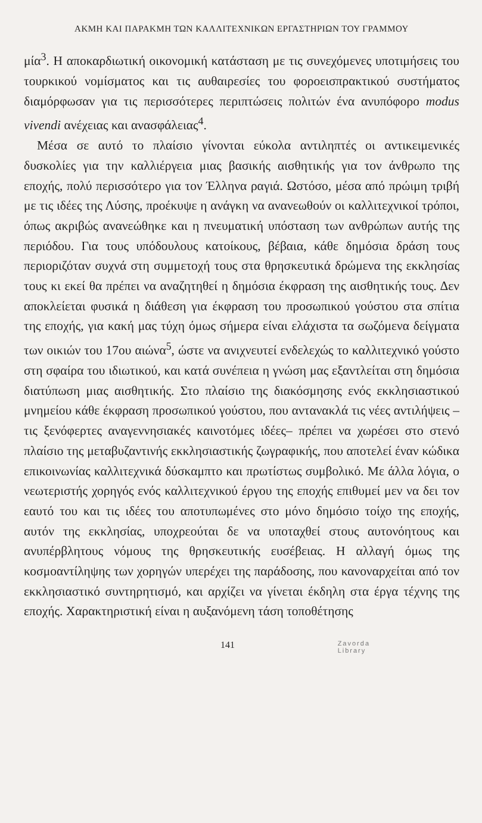ΑΚΜΗ ΚΑΙ ΠΑΡΑΚΜΗ ΤΩΝ ΚΑΛΛΙΤΕΧΝΙΚΩΝ ΕΡΓΑΣΤΗΡΙΩΝ ΤΟΥ ΓΡΑΜΜΟΥ
μία<sup>3</sup>. Η αποκαρδιωτική οικονομική κατάσταση με τις συνεχόμενες υποτιμήσεις του τουρκικού νομίσματος και τις αυθαιρεσίες του φοροεισπρακτικού συστήματος διαμόρφωσαν για τις περισσότερες περιπτώσεις πολιτών ένα ανυπόφορο modus vivendi ανέχειας και ανασφάλειας<sup>4</sup>.
Μέσα σε αυτό το πλαίσιο γίνονται εύκολα αντιληπτές οι αντικειμενικές δυσκολίες για την καλλιέργεια μιας βασικής αισθητικής για τον άνθρωπο της εποχής, πολύ περισσότερο για τον Έλληνα ραγιά. Ωστόσο, μέσα από πρώιμη τριβή με τις ιδέες της Λύσης, προέκυψε η ανάγκη να ανανεωθούν οι καλλιτεχνικοί τρόποι, όπως ακριβώς ανανεώθηκε και η πνευματική υπόσταση των ανθρώπων αυτής της περιόδου. Για τους υπόδουλους κατοίκους, βέβαια, κάθε δημόσια δράση τους περιοριζόταν συχνά στη συμμετοχή τους στα θρησκευτικά δρώμενα της εκκλησίας τους κι εκεί θα πρέπει να αναζητηθεί η δημόσια έκφραση της αισθητικής τους. Δεν αποκλείεται φυσικά η διάθεση για έκφραση του προσωπικού γούστου στα σπίτια της εποχής, για κακή μας τύχη όμως σήμερα είναι ελάχιστα τα σωζόμενα δείγματα των οικιών του 17ου αιώνα<sup>5</sup>, ώστε να ανιχνευτεί ενδελεχώς το καλλιτεχνικό γούστο στη σφαίρα του ιδιωτικού, και κατά συνέπεια η γνώση μας εξαντλείται στη δημόσια διατύπωση μιας αισθητικής. Στο πλαίσιο της διακόσμησης ενός εκκλησιαστικού μνημείου κάθε έκφραση προσωπικού γούστου, που αντανακλά τις νέες αντιλήψεις –τις ξενόφερτες αναγεννησιακές καινοτόμες ιδέες– πρέπει να χωρέσει στο στενό πλαίσιο της μεταβυζαντινής εκκλησιαστικής ζωγραφικής, που αποτελεί έναν κώδικα επικοινωνίας καλλιτεχνικά δύσκαμπτο και πρωτίστως συμβολικό. Με άλλα λόγια, ο νεωτεριστής χορηγός ενός καλλιτεχνικού έργου της εποχής επιθυμεί μεν να δει τον εαυτό του και τις ιδέες του αποτυπωμένες στο μόνο δημόσιο τοίχο της εποχής, αυτόν της εκκλησίας, υποχρεούται δε να υποταχθεί στους αυτονόητους και ανυπέρβλητους νόμους της θρησκευτικής ευσέβειας. Η αλλαγή όμως της κοσμοαντίληψης των χορηγών υπερέχει της παράδοσης, που κανοναρχείται από τον εκκλησιαστικό συντηρητισμό, και αρχίζει να γίνεται έκδηλη στα έργα τέχνης της εποχής. Χαρακτηριστική είναι η αυξανόμενη τάση τοποθέτησης
141 Zavorda
Library